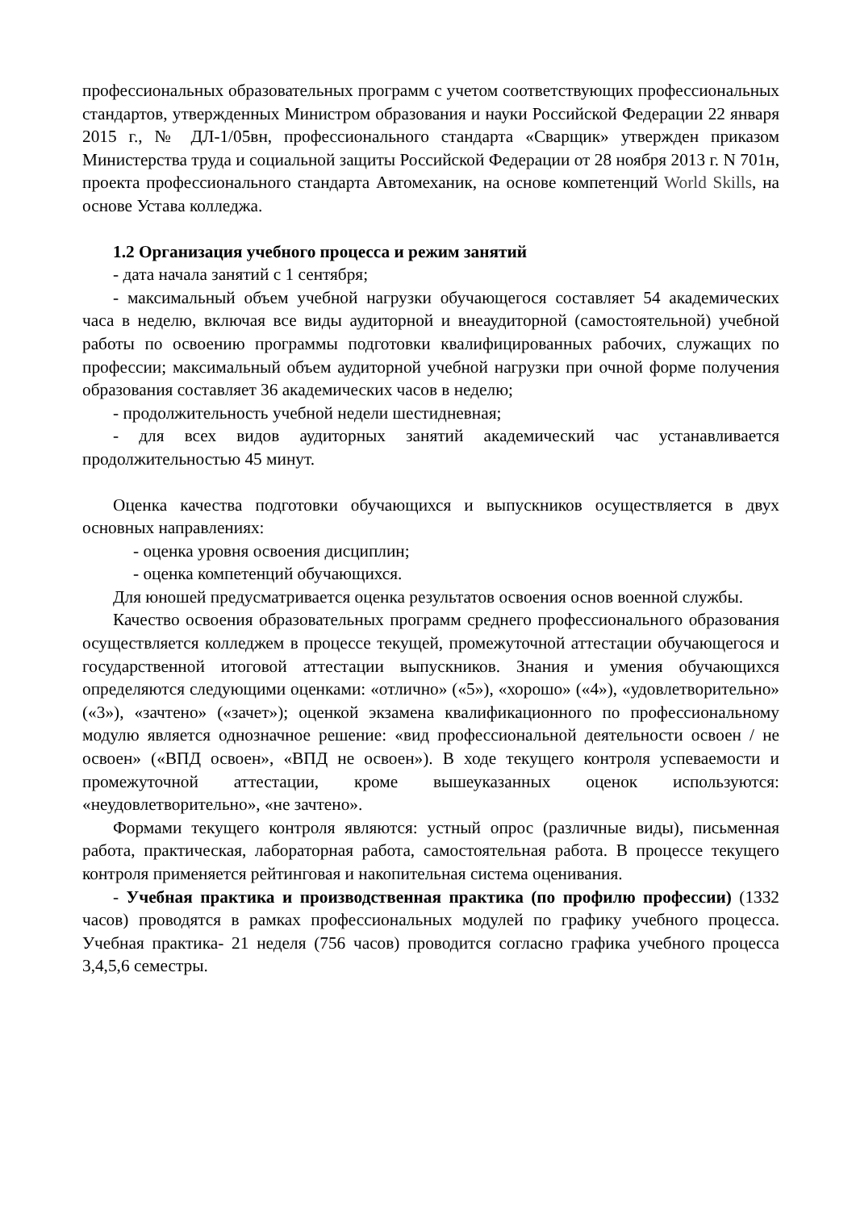профессиональных образовательных программ с учетом соответствующих профессиональных стандартов, утвержденных Министром образования и науки Российской Федерации 22 января 2015 г., № ДЛ-1/05вн, профессионального стандарта «Сварщик» утвержден приказом Министерства труда и социальной защиты Российской Федерации от 28 ноября 2013 г. N 701н, проекта профессионального стандарта Автомеханик, на основе компетенций World Skills, на основе Устава колледжа.
1.2 Организация учебного процесса и режим занятий
- дата начала занятий с 1 сентября;
- максимальный объем учебной нагрузки обучающегося составляет 54 академических часа в неделю, включая все виды аудиторной и внеаудиторной (самостоятельной) учебной работы по освоению программы подготовки квалифицированных рабочих, служащих по профессии; максимальный объем аудиторной учебной нагрузки при очной форме получения образования составляет 36 академических часов в неделю;
- продолжительность учебной недели шестидневная;
- для всех видов аудиторных занятий академический час устанавливается продолжительностью 45 минут.
Оценка качества подготовки обучающихся и выпускников осуществляется в двух основных направлениях:
- оценка уровня освоения дисциплин;
- оценка компетенций обучающихся.
Для юношей предусматривается оценка результатов освоения основ военной службы.
Качество освоения образовательных программ среднего профессионального образования осуществляется колледжем в процессе текущей, промежуточной аттестации обучающегося и государственной итоговой аттестации выпускников. Знания и умения обучающихся определяются следующими оценками: «отлично» («5»), «хорошо» («4»), «удовлетворительно» («3»), «зачтено» («зачет»); оценкой экзамена квалификационного по профессиональному модулю является однозначное решение: «вид профессиональной деятельности освоен / не освоен» («ВПД освоен», «ВПД не освоен»). В ходе текущего контроля успеваемости и промежуточной аттестации, кроме вышеуказанных оценок используются: «неудовлетворительно», «не зачтено».
Формами текущего контроля являются: устный опрос (различные виды), письменная работа, практическая, лабораторная работа, самостоятельная работа. В процессе текущего контроля применяется рейтинговая и накопительная система оценивания.
- Учебная практика и производственная практика (по профилю профессии) (1332 часов) проводятся в рамках профессиональных модулей по графику учебного процесса. Учебная практика- 21 неделя (756 часов) проводится согласно графика учебного процесса 3,4,5,6 семестры.